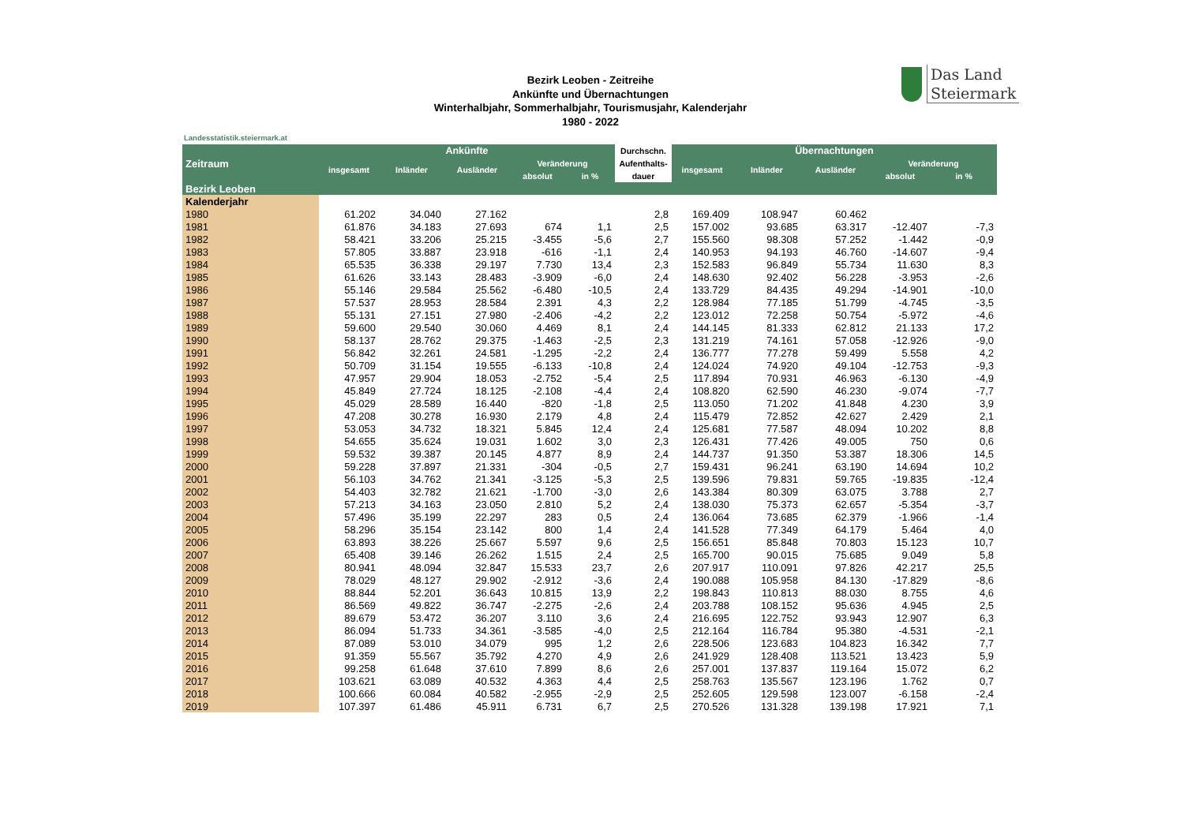Das Land
Steiermark
Bezirk Leoben - Zeitreihe
Ankünfte und Übernachtungen
Winterhalbjahr, Sommerhalbjahr, Tourismusjahr, Kalenderjahr
1980 - 2022
Landesstatistik.steiermark.at
| Zeitraum | Ankünfte | | | | | Durchschn. | Übernachtungen | | | | |
| --- | --- | --- | --- | --- | --- | --- | --- | --- | --- | --- | --- |
| | insgesamt | Inländer | Ausländer | Veränderung | | Aufenthalts- | insgesamt | Inländer | Ausländer | Veränderung | |
| | | | | absolut | in % | dauer | | | | absolut | in % |
| Bezirk Leoben | | | | | | | | | | | |
| Kalenderjahr | | | | | | | | | | | |
| 1980 | 61.202 | 34.040 | 27.162 | | | 2,8 | 169.409 | 108.947 | 60.462 | | |
| 1981 | 61.876 | 34.183 | 27.693 | 674 | 1,1 | 2,5 | 157.002 | 93.685 | 63.317 | -12.407 | -7,3 |
| 1982 | 58.421 | 33.206 | 25.215 | -3.455 | -5,6 | 2,7 | 155.560 | 98.308 | 57.252 | -1.442 | -0,9 |
| 1983 | 57.805 | 33.887 | 23.918 | -616 | -1,1 | 2,4 | 140.953 | 94.193 | 46.760 | -14.607 | -9,4 |
| 1984 | 65.535 | 36.338 | 29.197 | 7.730 | 13,4 | 2,3 | 152.583 | 96.849 | 55.734 | 11.630 | 8,3 |
| 1985 | 61.626 | 33.143 | 28.483 | -3.909 | -6,0 | 2,4 | 148.630 | 92.402 | 56.228 | -3.953 | -2,6 |
| 1986 | 55.146 | 29.584 | 25.562 | -6.480 | -10,5 | 2,4 | 133.729 | 84.435 | 49.294 | -14.901 | -10,0 |
| 1987 | 57.537 | 28.953 | 28.584 | 2.391 | 4,3 | 2,2 | 128.984 | 77.185 | 51.799 | -4.745 | -3,5 |
| 1988 | 55.131 | 27.151 | 27.980 | -2.406 | -4,2 | 2,2 | 123.012 | 72.258 | 50.754 | -5.972 | -4,6 |
| 1989 | 59.600 | 29.540 | 30.060 | 4.469 | 8,1 | 2,4 | 144.145 | 81.333 | 62.812 | 21.133 | 17,2 |
| 1990 | 58.137 | 28.762 | 29.375 | -1.463 | -2,5 | 2,3 | 131.219 | 74.161 | 57.058 | -12.926 | -9,0 |
| 1991 | 56.842 | 32.261 | 24.581 | -1.295 | -2,2 | 2,4 | 136.777 | 77.278 | 59.499 | 5.558 | 4,2 |
| 1992 | 50.709 | 31.154 | 19.555 | -6.133 | -10,8 | 2,4 | 124.024 | 74.920 | 49.104 | -12.753 | -9,3 |
| 1993 | 47.957 | 29.904 | 18.053 | -2.752 | -5,4 | 2,5 | 117.894 | 70.931 | 46.963 | -6.130 | -4,9 |
| 1994 | 45.849 | 27.724 | 18.125 | -2.108 | -4,4 | 2,4 | 108.820 | 62.590 | 46.230 | -9.074 | -7,7 |
| 1995 | 45.029 | 28.589 | 16.440 | -820 | -1,8 | 2,5 | 113.050 | 71.202 | 41.848 | 4.230 | 3,9 |
| 1996 | 47.208 | 30.278 | 16.930 | 2.179 | 4,8 | 2,4 | 115.479 | 72.852 | 42.627 | 2.429 | 2,1 |
| 1997 | 53.053 | 34.732 | 18.321 | 5.845 | 12,4 | 2,4 | 125.681 | 77.587 | 48.094 | 10.202 | 8,8 |
| 1998 | 54.655 | 35.624 | 19.031 | 1.602 | 3,0 | 2,3 | 126.431 | 77.426 | 49.005 | 750 | 0,6 |
| 1999 | 59.532 | 39.387 | 20.145 | 4.877 | 8,9 | 2,4 | 144.737 | 91.350 | 53.387 | 18.306 | 14,5 |
| 2000 | 59.228 | 37.897 | 21.331 | -304 | -0,5 | 2,7 | 159.431 | 96.241 | 63.190 | 14.694 | 10,2 |
| 2001 | 56.103 | 34.762 | 21.341 | -3.125 | -5,3 | 2,5 | 139.596 | 79.831 | 59.765 | -19.835 | -12,4 |
| 2002 | 54.403 | 32.782 | 21.621 | -1.700 | -3,0 | 2,6 | 143.384 | 80.309 | 63.075 | 3.788 | 2,7 |
| 2003 | 57.213 | 34.163 | 23.050 | 2.810 | 5,2 | 2,4 | 138.030 | 75.373 | 62.657 | -5.354 | -3,7 |
| 2004 | 57.496 | 35.199 | 22.297 | 283 | 0,5 | 2,4 | 136.064 | 73.685 | 62.379 | -1.966 | -1,4 |
| 2005 | 58.296 | 35.154 | 23.142 | 800 | 1,4 | 2,4 | 141.528 | 77.349 | 64.179 | 5.464 | 4,0 |
| 2006 | 63.893 | 38.226 | 25.667 | 5.597 | 9,6 | 2,5 | 156.651 | 85.848 | 70.803 | 15.123 | 10,7 |
| 2007 | 65.408 | 39.146 | 26.262 | 1.515 | 2,4 | 2,5 | 165.700 | 90.015 | 75.685 | 9.049 | 5,8 |
| 2008 | 80.941 | 48.094 | 32.847 | 15.533 | 23,7 | 2,6 | 207.917 | 110.091 | 97.826 | 42.217 | 25,5 |
| 2009 | 78.029 | 48.127 | 29.902 | -2.912 | -3,6 | 2,4 | 190.088 | 105.958 | 84.130 | -17.829 | -8,6 |
| 2010 | 88.844 | 52.201 | 36.643 | 10.815 | 13,9 | 2,2 | 198.843 | 110.813 | 88.030 | 8.755 | 4,6 |
| 2011 | 86.569 | 49.822 | 36.747 | -2.275 | -2,6 | 2,4 | 203.788 | 108.152 | 95.636 | 4.945 | 2,5 |
| 2012 | 89.679 | 53.472 | 36.207 | 3.110 | 3,6 | 2,4 | 216.695 | 122.752 | 93.943 | 12.907 | 6,3 |
| 2013 | 86.094 | 51.733 | 34.361 | -3.585 | -4,0 | 2,5 | 212.164 | 116.784 | 95.380 | -4.531 | -2,1 |
| 2014 | 87.089 | 53.010 | 34.079 | 995 | 1,2 | 2,6 | 228.506 | 123.683 | 104.823 | 16.342 | 7,7 |
| 2015 | 91.359 | 55.567 | 35.792 | 4.270 | 4,9 | 2,6 | 241.929 | 128.408 | 113.521 | 13.423 | 5,9 |
| 2016 | 99.258 | 61.648 | 37.610 | 7.899 | 8,6 | 2,6 | 257.001 | 137.837 | 119.164 | 15.072 | 6,2 |
| 2017 | 103.621 | 63.089 | 40.532 | 4.363 | 4,4 | 2,5 | 258.763 | 135.567 | 123.196 | 1.762 | 0,7 |
| 2018 | 100.666 | 60.084 | 40.582 | -2.955 | -2,9 | 2,5 | 252.605 | 129.598 | 123.007 | -6.158 | -2,4 |
| 2019 | 107.397 | 61.486 | 45.911 | 6.731 | 6,7 | 2,5 | 270.526 | 131.328 | 139.198 | 17.921 | 7,1 |